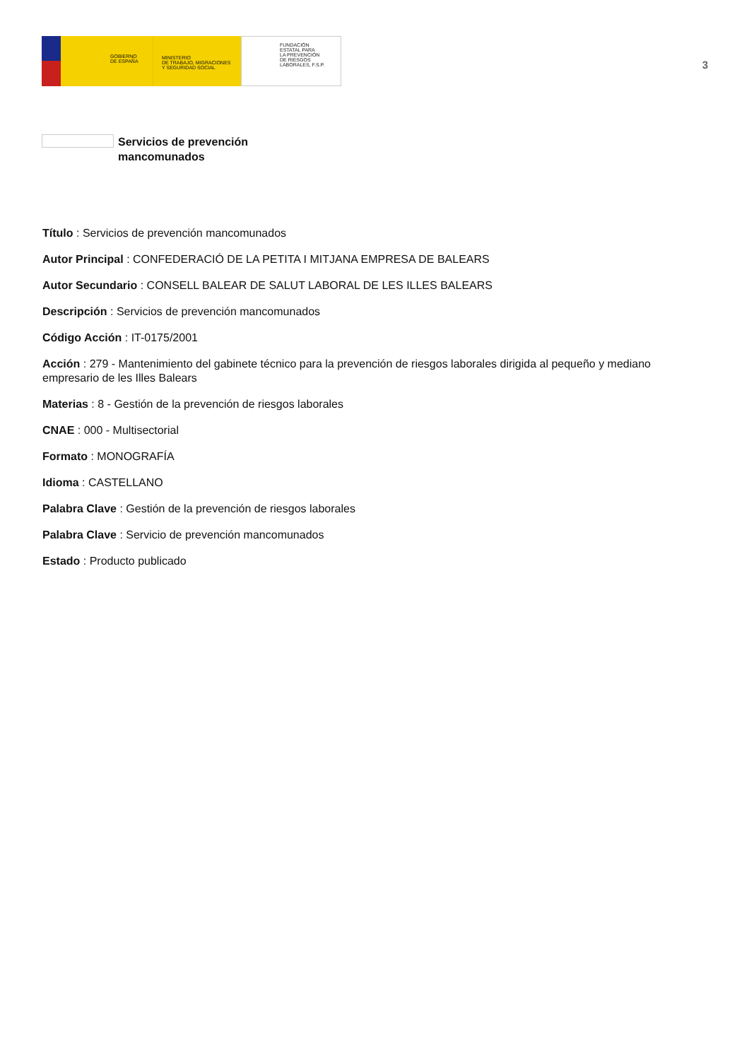GOBIERNO
DE ESPAÑA
MINISTERIO
DE TRABAJO, MIGRACIONES
Y SEGURIDAD SOCIAL
FUNDACIÓN
ESTATAL PARA
LA PREVENCIÓN
DE RIESGOS
LABORALES, F.S.P.
3
Servicios de prevención
mancomunados
Título : Servicios de prevención mancomunados
Autor Principal : CONFEDERACIÓ DE LA PETITA I MITJANA EMPRESA DE BALEARS
Autor Secundario : CONSELL BALEAR DE SALUT LABORAL DE LES ILLES BALEARS
Descripción : Servicios de prevención mancomunados
Código Acción : IT-0175/2001
Acción : 279 - Mantenimiento del gabinete técnico para la prevención de riesgos laborales dirigida al pequeño y mediano empresario de les Illes Balears
Materias : 8 - Gestión de la prevención de riesgos laborales
CNAE : 000 - Multisectorial
Formato : MONOGRAFÍA
Idioma : CASTELLANO
Palabra Clave : Gestión de la prevención de riesgos laborales
Palabra Clave : Servicio de prevención mancomunados
Estado : Producto publicado